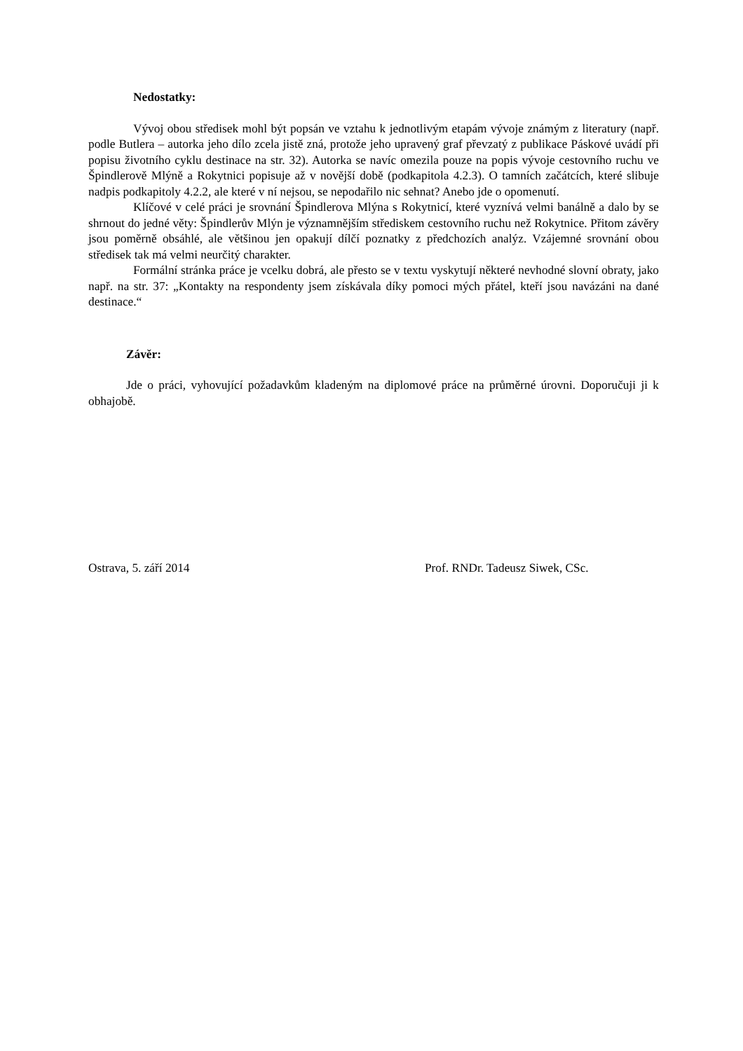Nedostatky:
Vývoj obou středisek mohl být popsán ve vztahu k jednotlivým etapám vývoje známým z literatury (např. podle Butlera – autorka jeho dílo zcela jistě zná, protože jeho upravený graf převzatý z publikace Páskové uvádí při popisu životního cyklu destinace na str. 32). Autorka se navíc omezila pouze na popis vývoje cestovního ruchu ve Špindlerově Mlýně a Rokytnici popisuje až v novější době (podkapitola 4.2.3). O tamních začátcích, které slibuje nadpis podkapitoly 4.2.2, ale které v ní nejsou, se nepodařilo nic sehnat? Anebo jde o opomenutí.
Klíčové v celé práci je srovnání Špindlerova Mlýna s Rokytnicí, které vyznívá velmi banálně a dalo by se shrnout do jedné věty: Špindlerův Mlýn je významnějším střediskem cestovního ruchu než Rokytnice. Přitom závěry jsou poměrně obsáhlé, ale většinou jen opakují dílčí poznatky z předchozích analýz. Vzájemné srovnání obou středisek tak má velmi neurčitý charakter.
Formální stránka práce je vcelku dobrá, ale přesto se v textu vyskytují některé nevhodné slovní obraty, jako např. na str. 37: „Kontakty na respondenty jsem získávala díky pomoci mých přátel, kteří jsou navázáni na dané destinace.“
Závěr:
Jde o práci, vyhovující požadavkům kladeným na diplomové práce na průměrné úrovni. Doporučuji ji k obhajobě.
Ostrava, 5. září 2014 Prof. RNDr. Tadeusz Siwek, CSc.